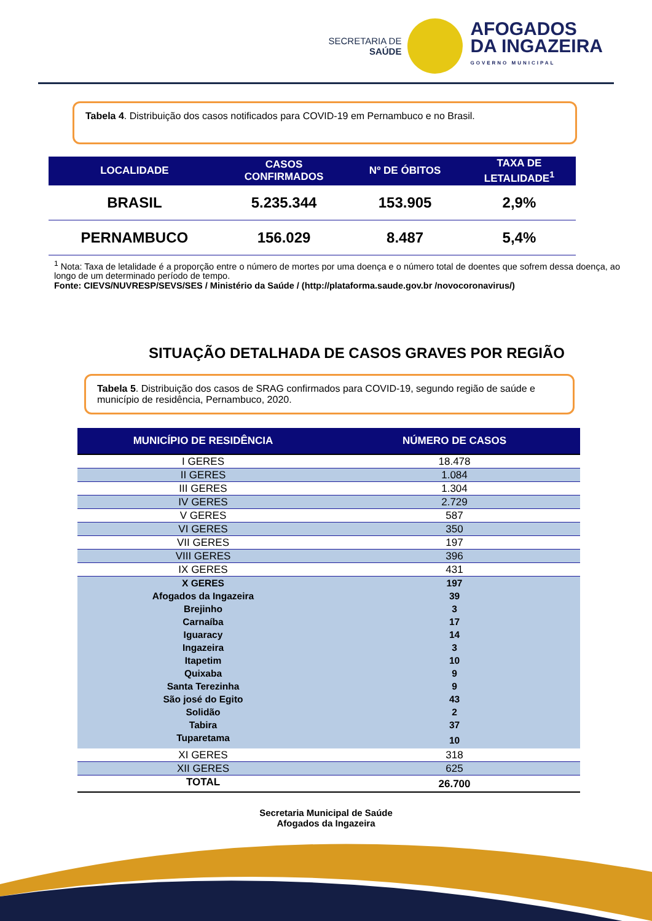SECRETARIA DE
SAÚDE
AFOGADOS
DA INGAZEIRA
GOVERNO MUNICIPAL
Tabela 4. Distribuição dos casos notificados para COVID-19 em Pernambuco e no Brasil.
| LOCALIDADE | CASOS CONFIRMADOS | Nº DE ÓBITOS | TAXA DE LETALIDADE<sup>1</sup> |
| --- | --- | --- | --- |
| BRASIL | 5.235.344 | 153.905 | 2,9% |
| PERNAMBUCO | 156.029 | 8.487 | 5,4% |
<sup>1</sup> Nota: Taxa de letalidade é a proporção entre o número de mortes por uma doença e o número total de doentes que sofrem dessa doença, ao longo de um determinado período de tempo.
Fonte: CIEVS/NUVRESP/SEVS/SES / Ministério da Saúde / (http://plataforma.saude.gov.br /novocoronavirus/)
SITUAÇÃO DETALHADA DE CASOS GRAVES POR REGIÃO
Tabela 5. Distribuição dos casos de SRAG confirmados para COVID-19, segundo região de saúde e município de residência, Pernambuco, 2020.
| MUNICÍPIO DE RESIDÊNCIA | NÚMERO DE CASOS |
| --- | --- |
| I GERES | 18.478 |
| II GERES | 1.084 |
| III GERES | 1.304 |
| IV GERES | 2.729 |
| V GERES | 587 |
| VI GERES | 350 |
| VII GERES | 197 |
| VIII GERES | 396 |
| IX GERES | 431 |
| X GERES | 197 |
| Afogados da Ingazeira | 39 |
| Brejinho | 3 |
| Carnaíba | 17 |
| Iguaracy | 14 |
| Ingazeira | 3 |
| Itapetim | 10 |
| Quixaba | 9 |
| Santa Terezinha | 9 |
| São josé do Egito | 43 |
| Solidão | 2 |
| Tabira | 37 |
| Tuparetama | 10 |
| XI GERES | 318 |
| XII GERES | 625 |
| TOTAL | 26.700 |
Secretaria Municipal de Saúde
Afogados da Ingazeira